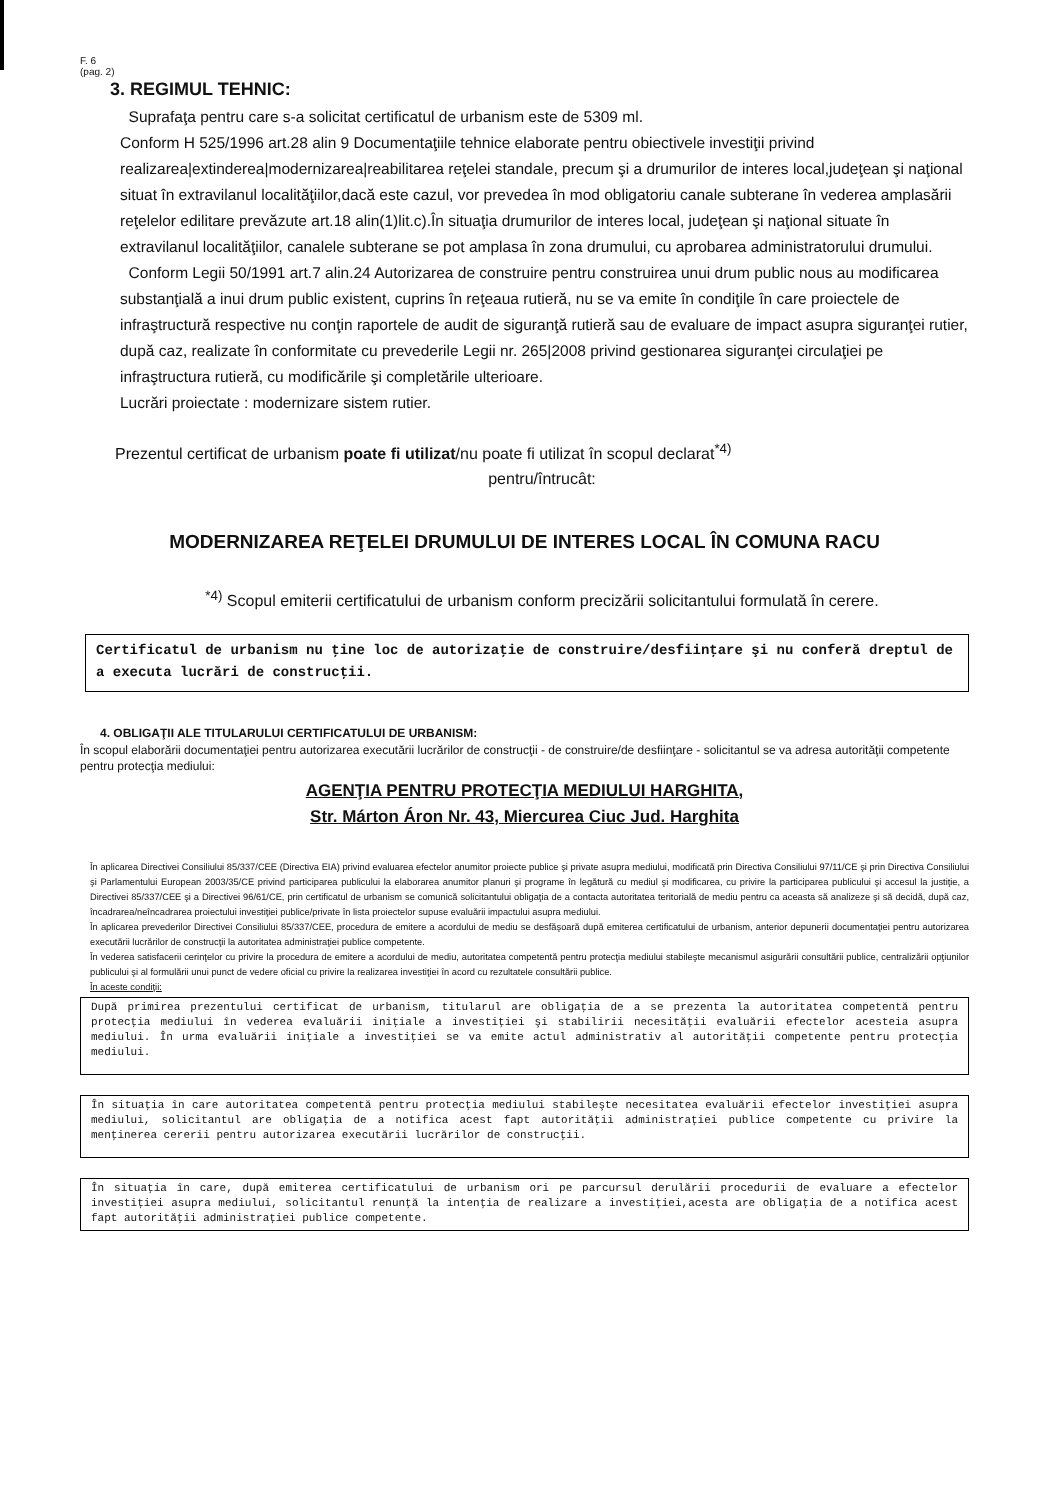F. 6
(pag. 2)
3. REGIMUL TEHNIC:
Suprafaţa pentru care s-a solicitat certificatul de urbanism este de 5309 ml.
Conform H 525/1996 art.28 alin 9 Documentaţiile tehnice elaborate pentru obiectivele investiţii privind realizarea|extinderea|modernizarea|reabilitarea reţelei standale, precum şi a drumurilor de interes local,judeţean şi naţional situat în extravilanul localităţiilor,dacă este cazul, vor prevedea în mod obligatoriu canale subterane în vederea amplasării reţelelor edilitare prevăzute art.18 alin(1)lit.c).În situaţia drumurilor de interes local, judeţean şi naţional situate în extravilanul localităţiilor, canalele subterane se pot amplasa în zona drumului, cu aprobarea administratorului drumului.
Conform Legii 50/1991 art.7 alin.24 Autorizarea de construire pentru construirea unui drum public nous au modificarea substanţială a inui drum public existent, cuprins în reţeaua rutieră, nu se va emite în condiţile în care proiectele de infraştructură respective nu conţin raportele de audit de siguranţă rutieră sau de evaluare de impact asupra siguranţei rutier, după caz, realizate în conformitate cu prevederile Legii nr. 265|2008 privind gestionarea siguranţei circulaţiei pe infraştructura rutieră, cu modificările şi completările ulterioare.
Lucrări proiectate : modernizare sistem rutier.
Prezentul certificat de urbanism poate fi utilizat/nu poate fi utilizat în scopul declarat<sup>*4)</sup>
pentru/întrucât:
MODERNIZAREA REŢELEI DRUMULUI DE INTERES LOCAL ÎN COMUNA RACU
<sup>*4)</sup> Scopul emiterii certificatului de urbanism conform precizării solicitantului formulată în cerere.
Certificatul de urbanism nu ţine loc de autorizaţie de construire/desfiinţare şi nu conferă dreptul de a executa lucrări de construcţii.
4. OBLIGAŢII ALE TITULARULUI CERTIFICATULUI DE URBANISM:
În scopul elaborării documentaţiei pentru autorizarea executării lucrărilor de construcţii - de construire/de desfiinţare - solicitantul se va adresa autorităţii competente pentru protecţia mediului:
AGENŢIA PENTRU PROTECŢIA MEDIULUI HARGHITA,
Str. Márton Áron Nr. 43, Miercurea Ciuc Jud. Harghita
În aplicarea Directivei Consiliului 85/337/CEE (Directiva EIA) privind evaluarea efectelor anumitor proiecte publice şi private asupra mediului, modificată prin Directiva Consiliului 97/11/CE şi prin Directiva Consiliului şi Parlamentului European 2003/35/CE privind participarea publicului la elaborarea anumitor planuri şi programe în legătură cu mediul şi modificarea, cu privire la participarea publicului şi accesul la justiţie, a Directivei 85/337/CEE şi a Directivei 96/61/CE, prin certificatul de urbanism se comunică solicitantului obligaţia de a contacta autoritatea teritorială de mediu pentru ca aceasta să analizeze şi să decidă, după caz, încadrarea/neîncadrarea proiectului investiţiei publice/private în lista proiectelor supuse evaluării impactului asupra mediului.
În aplicarea prevederilor Directivei Consiliului 85/337/CEE, procedura de emitere a acordului de mediu se desfăşoară după emiterea certificatului de urbanism, anterior depunerii documentaţiei pentru autorizarea executării lucrărilor de construcţii la autoritatea administraţiei publice competente.
În vederea satisfacerii cerinţelor cu privire la procedura de emitere a acordului de mediu, autoritatea competentă pentru protecţia mediului stabileşte mecanismul asigurării consultării publice, centralizării opţiunilor publicului şi al formulării unui punct de vedere oficial cu privire la realizarea investiţiei în acord cu rezultatele consultării publice.
În aceste condiţii:
După primirea prezentului certificat de urbanism, titularul are obligaţia de a se prezenta la autoritatea competentă pentru protecţia mediului în vederea evaluării iniţiale a investiţiei şi stabilirii necesităţii evaluării efectelor acesteia asupra mediului. În urma evaluării iniţiale a investiţiei se va emite actul administrativ al autorităţii competente pentru protecţia mediului.
În situaţia în care autoritatea competentă pentru protecţia mediului stabileşte necesitatea evaluării efectelor investiţiei asupra mediului, solicitantul are obligaţia de a notifica acest fapt autorităţii administraţiei publice competente cu privire la menţinerea cererii pentru autorizarea executării lucrărilor de construcţii.
În situaţia în care, după emiterea certificatului de urbanism ori pe parcursul derulării procedurii de evaluare a efectelor investiţiei asupra mediului, solicitantul renunţă la intenţia de realizare a investiţiei,acesta are obligaţia de a notifica acest fapt autorităţii administraţiei publice competente.